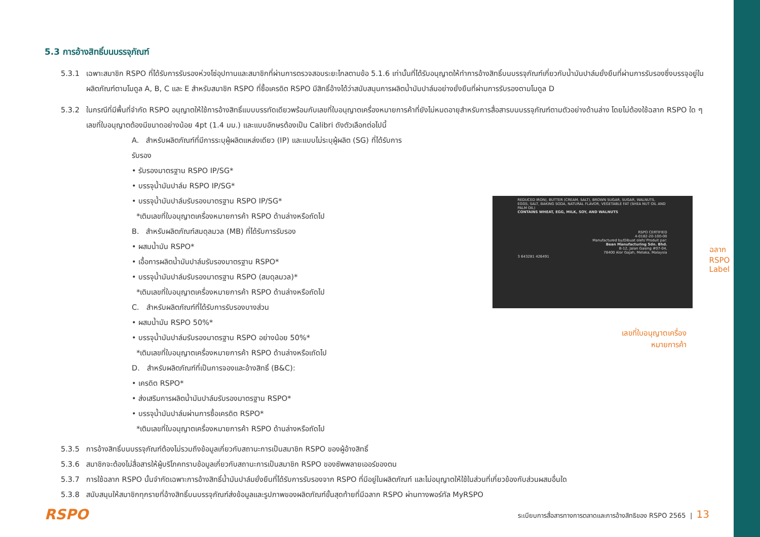5.3 การอ้างสิทธิ์บนบรรจุภัณฑ์
5.3.1 เฉพาะสมาชิก RSPO ที่ได้รับการรับรองห่วงโซ่อุปทานและสมาชิกที่ผ่านการตรวจสอบระยะไกลตามข้อ 5.1.6 เท่านั้นที่ได้รับอนุญาตให้ทำการอ้างสิทธิ์บนบรรจุภัณฑ์เกี่ยวกับน้ำมันปาล์มยั่งยืนที่ผ่านการรับรองซึ่งบรรจุอยู่ในผลิตภัณฑ์ตามโมดูล A, B, C และ E สำหรับสมาชิก RSPO ที่ซื้อเครดิต RSPO มีสิทธิ์อ้างได้ว่าสนับสนุนการผลิตน้ำมันปาล์มอย่างยั่งยืนที่ผ่านการรับรองตามโมดูล D
5.3.2 ในกรณีที่มีพื้นที่จำกัด RSPO อนุญาตให้ใช้การอ้างสิทธิ์แบบบรรทัดเดียวพร้อมกับเลขที่ใบอนุญาตเครื่องหมายการค้าที่ยังไม่หมดอายุสำหรับการสื่อสารบนบรรจุภัณฑ์ตามตัวอย่างด้านล่าง โดยไม่ต้องใช้ฉลาก RSPO ใด ๆ เลขที่ใบอนุญาตต้องมีขนาดอย่างน้อย 4pt (1.4 มม.) และแบบอักษรต้องเป็น Calibri ดังตัวเลือกต่อไปนี้
A. สำหรับผลิตภัณฑ์ที่มีการระบุผู้ผลิตแหล่งเดียว (IP) และแบบไม่ระบุผู้ผลิต (SG) ที่ได้รับการรับรอง
• รับรองมาตรฐาน RSPO IP/SG*
• บรรจุน้ำมันปาล์ม RSPO IP/SG*
• บรรจุน้ำมันปาล์มรับรองมาตรฐาน RSPO IP/SG*
*เติมเลขที่ใบอนุญาตเครื่องหมายการค้า RSPO ด้านล่างหรือถัดไป
B. สำหรับผลิตภัณฑ์สมดุลมวล (MB) ที่ได้รับการรับรอง
• ผสมน้ำมัน RSPO*
• เอื้อการผลิตน้ำมันปาล์มรับรองมาตรฐาน RSPO*
• บรรจุน้ำมันปาล์มรับรองมาตรฐาน RSPO (สมดุลมวล)*
*เติมเลขที่ใบอนุญาตเครื่องหมายการค้า RSPO ด้านล่างหรือถัดไป
C. สำหรับผลิตภัณฑ์ที่ได้รับการรับรองบางส่วน
• ผสมน้ำมัน RSPO 50%*
• บรรจุน้ำมันปาล์มรับรองมาตรฐาน RSPO อย่างน้อย 50%*
*เติมเลขที่ใบอนุญาตเครื่องหมายการค้า RSPO ด้านล่างหรือเถัดไป
D. สำหรับผลิตภัณฑ์ที่เป็นการจองและอ้างสิทธิ์ (B&C):
• เครดิต RSPO*
• ส่งเสริมการผลิตน้ำมันปาล์มรับรองมาตรฐาน RSPO*
• บรรจุน้ำมันปาล์มผ่านการซื้อเครดิต RSPO*
*เติมเลขที่ใบอนุญาตเครื่องหมายการค้า RSPO ด้านล่างหรือถัดไป
REDUCED IRON), BUTTER (CREAM, SALT), BROWN SUGAR, SUGAR, WALNUTS, EGGS, SALT, BAKING SODA, NATURAL FLAVOR, VEGETABLE FAT (SHEA NUT OIL AND PALM OIL)
CONTAINS WHEAT, EGG, MILK, SOY, AND WALNUTS
RSPO CERTIFIED
4-0182-20-100-00
Manufactured by/Dibuat oleh/ Produit par:
Bean Manufacturing Sdn. Bhd.
B-12, Jalan Gasing #07-04,
78400 Alor Gajah, Melaka, Malaysia
3 643281 426491
ฉลาก RSPO
Label
เลขที่ใบอนุญาตเครื่อง
หมายการค้า
5.3.5 การอ้างสิทธิ์บนบรรจุภัณฑ์ต้องไม่รวมถึงข้อมูลเกี่ยวกับสถานะการเป็นสมาชิก RSPO ของผู้อ้างสิทธิ์
5.3.6 สมาชิกจะต้องไม่สื่อสารให้ผู้บริโภคทราบข้อมูลเกี่ยวกับสถานะการเป็นสมาชิก RSPO ของซัพพลายเออร์ของตน
5.3.7 การใช้ฉลาก RSPO นั้นจำกัดเฉพาะการอ้างสิทธิ์น้ำมันปาล์มยั่งยืนที่ได้รับการรับรองจาก RSPO ที่มีอยู่ในผลิตภัณฑ์ และไม่อนุญาตให้ใช้ในส่วนที่เกี่ยวข้องกับส่วนผสมอื่นใด
5.3.8 สนับสนุนให้สมาชิกทุกรายที่อ้างสิทธิ์บนบรรจุภัณฑ์ส่งข้อมูลและรูปภาพของผลิตภัณฑ์ขั้นสุดท้ายที่มีฉลาก RSPO ผ่านทางพอร์ทัล MyRSPO
RSPO ระเบียบการสื่อสารทางการตลาดและการอ้างสิทธิของ RSPO 2565 | 13